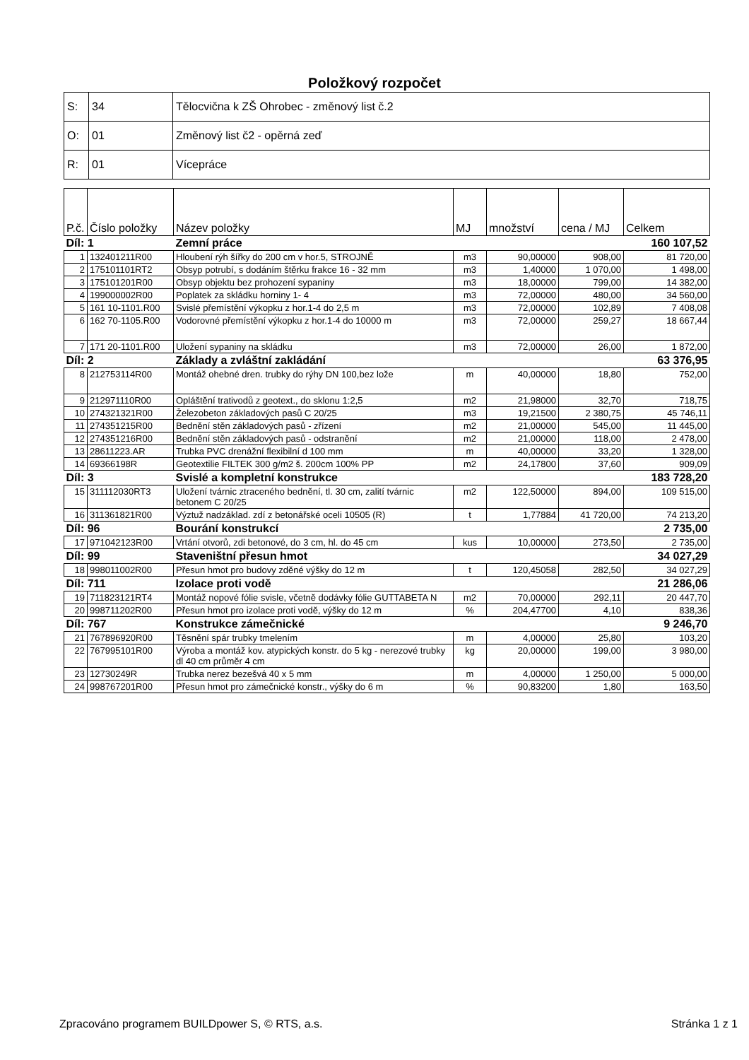Položkový rozpočet
| S: | 34 | Tělocvična k ZŠ Ohrobec - změnový list č.2 |
| O: | 01 | Změnový list č2 - opěrná zeď |
| R: | 01 | Vícepráce |
| P.č. | Číslo položky | Název položky | MJ | množství | cena / MJ | Celkem |
| --- | --- | --- | --- | --- | --- | --- |
| Díl: 1 | | Zemní práce | | | | 160 107,52 |
| 1 | 132401211R00 | Hloubení rýh šířky do 200 cm v hor.5, STROJNĚ | m3 | 90,00000 | 908,00 | 81 720,00 |
| 2 | 175101101RT2 | Obsyp potrubí, s dodáním štěrku frakce 16 - 32 mm | m3 | 1,40000 | 1 070,00 | 1 498,00 |
| 3 | 175101201R00 | Obsyp objektu bez prohození sypaniny | m3 | 18,00000 | 799,00 | 14 382,00 |
| 4 | 199000002R00 | Poplatek za skládku horniny 1- 4 | m3 | 72,00000 | 480,00 | 34 560,00 |
| 5 | 161 10-1101.R00 | Svislé přemístění výkopku z hor.1-4 do 2,5 m | m3 | 72,00000 | 102,89 | 7 408,08 |
| 6 | 162 70-1105.R00 | Vodorovné přemístění výkopku z hor.1-4 do 10000 m | m3 | 72,00000 | 259,27 | 18 667,44 |
| 7 | 171 20-1101.R00 | Uložení sypaniny na skládku | m3 | 72,00000 | 26,00 | 1 872,00 |
| Díl: 2 | | Základy a zvláštní zakládání | | | | 63 376,95 |
| 8 | 212753114R00 | Montáž ohebné dren. trubky do rýhy DN 100,bez lože | m | 40,00000 | 18,80 | 752,00 |
| 9 | 212971110R00 | Opláštění trativodů z geotext., do sklonu 1:2,5 | m2 | 21,98000 | 32,70 | 718,75 |
| 10 | 274321321R00 | Železobeton základových pasů C 20/25 | m3 | 19,21500 | 2 380,75 | 45 746,11 |
| 11 | 274351215R00 | Bednění stěn základových pasů - zřízení | m2 | 21,00000 | 545,00 | 11 445,00 |
| 12 | 274351216R00 | Bednění stěn základových pasů - odstranění | m2 | 21,00000 | 118,00 | 2 478,00 |
| 13 | 28611223.AR | Trubka PVC drenážní flexibilní d 100 mm | m | 40,00000 | 33,20 | 1 328,00 |
| 14 | 69366198R | Geotextilie FILTEK 300 g/m2 š. 200cm 100% PP | m2 | 24,17800 | 37,60 | 909,09 |
| Díl: 3 | | Svislé a kompletní konstrukce | | | | 183 728,20 |
| 15 | 311112030RT3 | Uložení tvárnic ztraceného bednění, tl. 30 cm, zalití tvárnic betonem C 20/25 | m2 | 122,50000 | 894,00 | 109 515,00 |
| 16 | 311361821R00 | Výztuž nadzáklad. zdí z betonářské oceli 10505 (R) | t | 1,77884 | 41 720,00 | 74 213,20 |
| Díl: 96 | | Bourání konstrukcí | | | | 2 735,00 |
| 17 | 971042123R00 | Vrtání otvorů, zdi betonové, do 3 cm, hl. do 45 cm | kus | 10,00000 | 273,50 | 2 735,00 |
| Díl: 99 | | Staveništní přesun hmot | | | | 34 027,29 |
| 18 | 998011002R00 | Přesun hmot pro budovy zděné výšky do 12 m | t | 120,45058 | 282,50 | 34 027,29 |
| Díl: 711 | | Izolace proti vodě | | | | 21 286,06 |
| 19 | 711823121RT4 | Montáž nopové fólie svisle, včetně dodávky fólie GUTTABETA N | m2 | 70,00000 | 292,11 | 20 447,70 |
| 20 | 998711202R00 | Přesun hmot pro izolace proti vodě, výšky do 12 m | % | 204,47700 | 4,10 | 838,36 |
| Díl: 767 | | Konstrukce zámečnické | | | | 9 246,70 |
| 21 | 767896920R00 | Těsnění spár trubky tmelením | m | 4,00000 | 25,80 | 103,20 |
| 22 | 767995101R00 | Výroba a montáž kov. atypických konstr. do 5 kg - nerezové trubky dl 40 cm průměr 4 cm | kg | 20,00000 | 199,00 | 3 980,00 |
| 23 | 12730249R | Trubka nerez bezešvá 40 x 5 mm | m | 4,00000 | 1 250,00 | 5 000,00 |
| 24 | 998767201R00 | Přesun hmot pro zámečnické konstr., výšky do 6 m | % | 90,83200 | 1,80 | 163,50 |
Zpracováno programem BUILDpower S, © RTS, a.s. Stránka 1 z 1